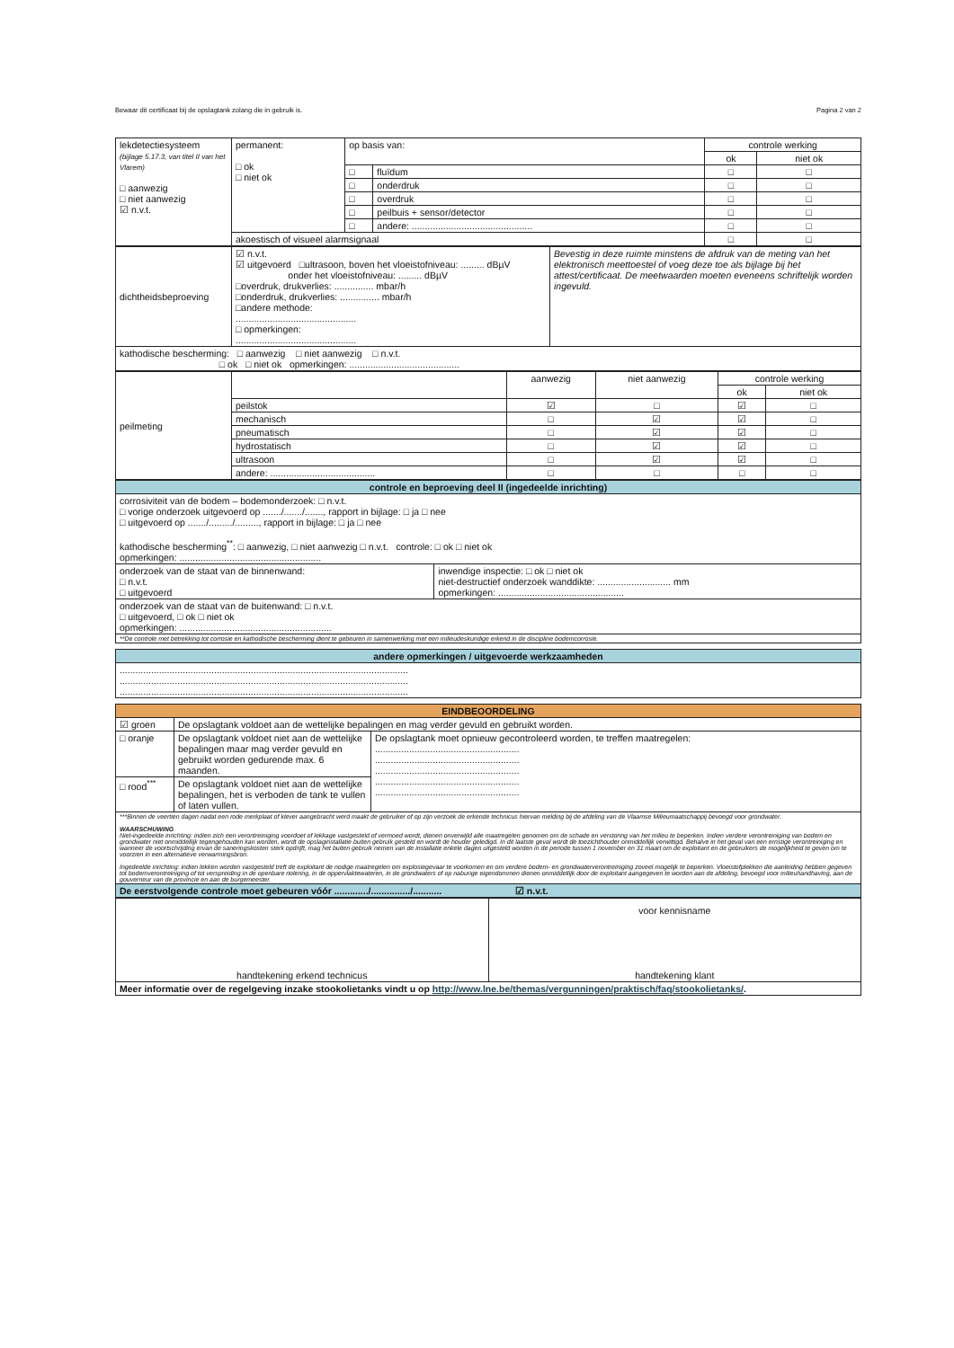Bewaar dit certificaat bij de opslagtank zolang die in gebruik is. Pagina 2 van 2
| lekdetectiesysteem (bijlage 5.17.3, van titel II van het Vlarem) □ aanwezig □ niet aanwezig ☑ n.v.t. | permanent: □ ok □ niet ok | op basis van: | | controle werking | |
| | | | | ok | niet ok |
| | | □ | fluïdum | □ | □ |
| | | □ | onderdruk | □ | □ |
| | | □ | overdruk | □ | □ |
| | | □ | peilbuis + sensor/detector | □ | □ |
| | | □ | andere: .............................................. | □ | □ |
| | akoestisch of visueel alarmsignaal | | | □ | □ |
| dichtheidsbeproeving | ☑ n.v.t. ☑ uitgevoerd □ultrasoon, boven het vloeistofniveau: ......... dBµV onder het vloeistofniveau: ......... dBµV □overdruk, drukverlies: ............... mbar/h □onderdruk, drukverlies: ............... mbar/h □andere methode: .............................................. □ opmerkingen: .............................................. | Bevestig in deze ruimte minstens de afdruk van de meting van het elektronisch meettoestel of voeg deze toe als bijlage bij het attest/certificaat. De meetwaarden moeten eveneens schriftelijk worden ingevuld. |
| kathodische bescherming: □ aanwezig □ niet aanwezig □ n.v.t. □ ok □ niet ok opmerkingen: .......................................... | | |
| peilmeting | | aanwezig | niet aanwezig | controle werking | |
| | | | | ok | niet ok |
| | peilstok | ☑ | □ | ☑ | □ |
| | mechanisch | □ | ☑ | ☑ | □ |
| | pneumatisch | □ | ☑ | ☑ | □ |
| | hydrostatisch | □ | ☑ | ☑ | □ |
| | ultrasoon | □ | ☑ | ☑ | □ |
| | andere: ........................................ | □ | □ | □ | □ |
| controle en beproeving deel II (ingedeelde inrichting) | |
| corrosiviteit van de bodem – bodemonderzoek: □ n.v.t. □ vorige onderzoek uitgevoerd op ......./......./......., rapport in bijlage: □ ja □ nee □ uitgevoerd op ......./........./........., rapport in bijlage: □ ja □ nee kathodische bescherming<sup>**</sup>: □ aanwezig, □ niet aanwezig □ n.v.t. controle: □ ok □ niet ok opmerkingen: ...................................................... | |
| onderzoek van de staat van de binnenwand: □ n.v.t. □ uitgevoerd | inwendige inspectie: □ ok □ niet ok niet-destructief onderzoek wanddikte: ............................ mm opmerkingen: ................................................ |
| onderzoek van de staat van de buitenwand: □ n.v.t. □ uitgevoerd, □ ok □ niet ok opmerkingen: .......................................................... | |
| **De controle met betrekking tot corrosie en kathodische bescherming dient te gebeuren in samenwerking met een milieudeskundige erkend in de discipline bodemcorrosie. | |
| andere opmerkingen / uitgevoerde werkzaamheden |
| .............................................................................................................. .............................................................................................................. .............................................................................................................. |
| EINDBEOORDELING | | |
| ☑ groen | De opslagtank voldoet aan de wettelijke bepalingen en mag verder gevuld en gebruikt worden. | |
| □ oranje | De opslagtank voldoet niet aan de wettelijke bepalingen maar mag verder gevuld en gebruikt worden gedurende max. 6 maanden. | De opslagtank moet opnieuw gecontroleerd worden, te treffen maatregelen: ....................................................... ....................................................... ....................................................... ....................................................... ....................................................... |
| □ rood<sup>***</sup> | De opslagtank voldoet niet aan de wettelijke bepalingen, het is verboden de tank te vullen of laten vullen. | |
| ***Binnen de veertien dagen nadat een rode merkplaat of klever aangebracht werd maakt de gebruiker of op zijn verzoek de erkende technicus hiervan melding bij de afdeling van de Vlaamse Milieumaatschappij bevoegd voor grondwater. WAARSCHUWING Niet-ingedeelde inrichting: indien zich een verontreiniging voordoet of lekkage vastgesteld of vermoed wordt, dienen onverwijld alle maatregelen genomen om de schade en verstoring van het milieu te beperken. Indien verdere verontreiniging van bodem en grondwater niet onmiddellijk tegengehouden kan worden, wordt de opslaginstallatie buiten gebruik gesteld en wordt de houder geledigd. In dit laatste geval wordt de toezichthouder onmiddellijk verwittigd. Behalve in het geval van een ernstige verontreiniging en wanneer de voortschrijding ervan de saneringskosten sterk opdrijft, mag het buiten gebruik nemen van de installatie enkele dagen uitgesteld worden in de periode tussen 1 november en 31 maart om de exploitant en de gebruikers de mogelijkheid te geven om te voorzien in een alternatieve verwarmingsbron. Ingedeelde inrichting: indien lekken worden vastgesteld treft de exploitant de nodige maatregelen om explosiegevaar te voorkomen en om verdere bodem- en grondwaterverontreiniging zoveel mogelijk te beperken. Vloeistofplekken die aanleiding hebben gegeven tot bodemverontreiniging of tot verspreiding in de openbare riolering, in de oppervlaktewateren, in de grondwaters of op naburige eigendommen dienen onmiddellijk door de exploitant aangegeven te worden aan de afdeling, bevoegd voor milieuhandhaving, aan de gouverneur van de provincie en aan de burgemeester. | | |
| De eerstvolgende controle moet gebeuren vóór ............./.............../........... ☑ n.v.t. | | |
| handtekening erkend technicus | voor kennisname handtekening klant |
| Meer informatie over de regelgeving inzake stookolietanks vindt u op http://www.lne.be/themas/vergunningen/praktisch/faq/stookolietanks/ . | |